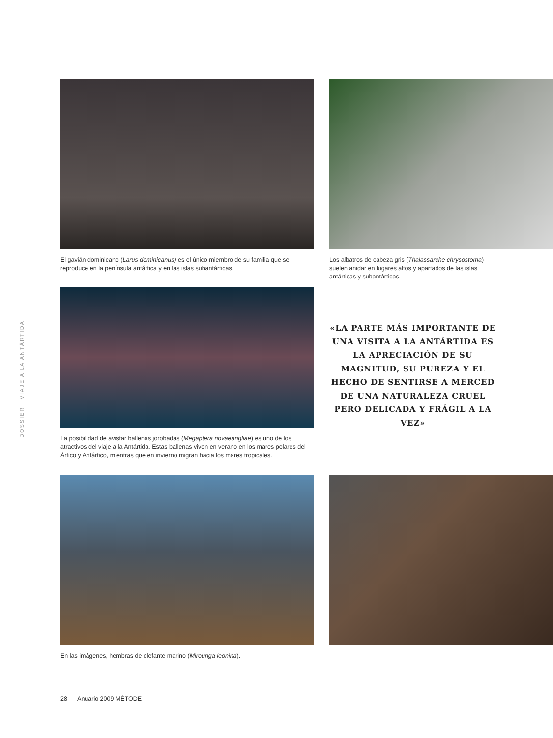DOSSIER VIAJE A LA ANTÁRTIDA
El gavián dominicano (Larus dominicanus) es el único miembro de su familia que se reproduce en la península antártica y en las islas subantárticas.
Los albatros de cabeza gris (Thalassarche chrysostoma) suelen anidar en lugares altos y apartados de las islas antárticas y subantárticas.
La posibilidad de avistar ballenas jorobadas (Megaptera novaeangliae) es uno de los atractivos del viaje a la Antártida. Estas ballenas viven en verano en los mares polares del Ártico y Antártico, mientras que en invierno migran hacia los mares tropicales.
«LA PARTE MÁS IMPORTANTE DE UNA VISITA A LA ANTÁRTIDA ES LA APRECIACIÓN DE SU MAGNITUD, SU PUREZA Y EL HECHO DE SENTIRSE A MERCED DE UNA NATURALEZA CRUEL PERO DELICADA Y FRÁGIL A LA VEZ»
En las imágenes, hembras de elefante marino (Mirounga leonina).
28 Anuario 2009 MÈTODE